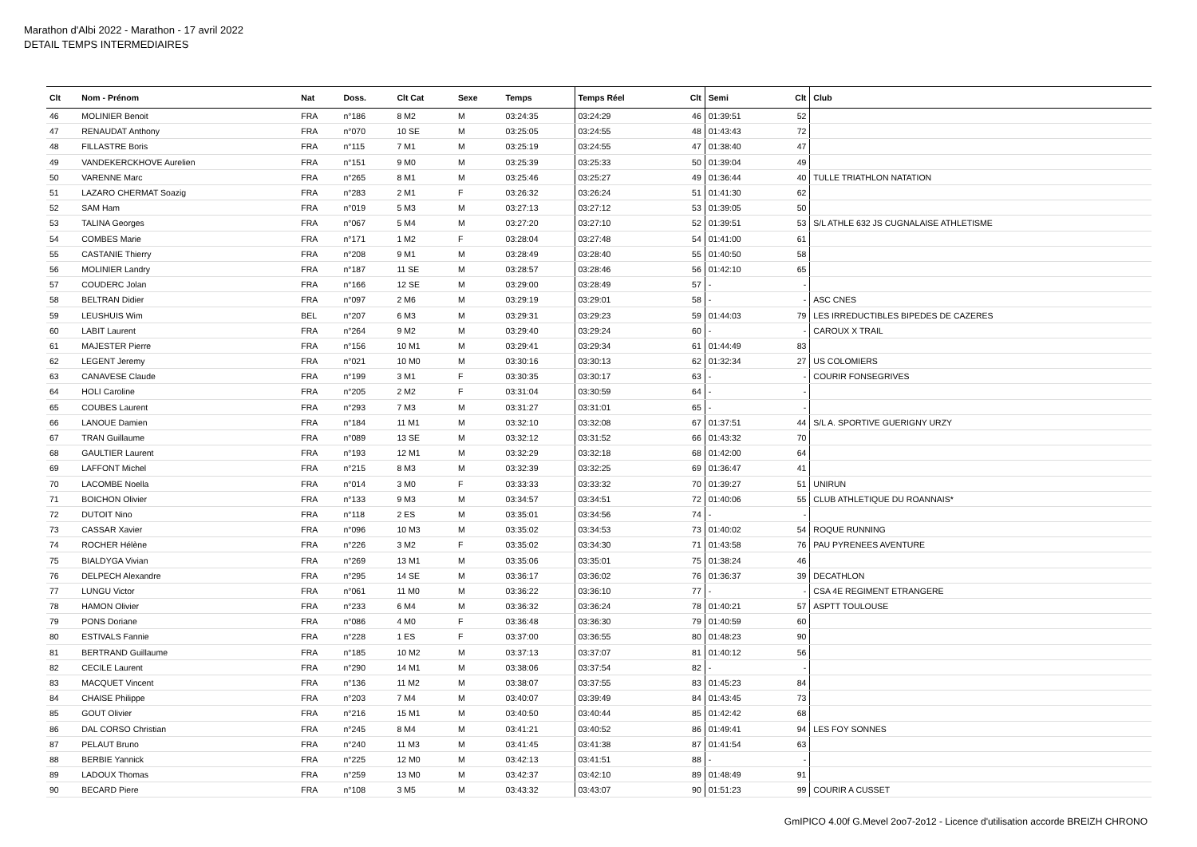Marathon d'Albi 2022 - Marathon - 17 avril 2022
DETAIL TEMPS INTERMEDIAIRES
| Clt | Nom - Prénom | Nat | Doss. | Clt Cat | Sexe | Temps | Temps Réel | Clt | Semi | Clt | Club |
| --- | --- | --- | --- | --- | --- | --- | --- | --- | --- | --- | --- |
| 46 | MOLINIER Benoit | FRA | n°186 | 8 M2 | M | 03:24:35 | 03:24:29 | 46 | 01:39:51 | 52 | |
| 47 | RENAUDAT Anthony | FRA | n°070 | 10 SE | M | 03:25:05 | 03:24:55 | 48 | 01:43:43 | 72 | |
| 48 | FILLASTRE Boris | FRA | n°115 | 7 M1 | M | 03:25:19 | 03:24:55 | 47 | 01:38:40 | 47 | |
| 49 | VANDEKERCKHOVE Aurelien | FRA | n°151 | 9 M0 | M | 03:25:39 | 03:25:33 | 50 | 01:39:04 | 49 | |
| 50 | VARENNE Marc | FRA | n°265 | 8 M1 | M | 03:25:46 | 03:25:27 | 49 | 01:36:44 | 40 | TULLE TRIATHLON NATATION |
| 51 | LAZARO CHERMAT Soazig | FRA | n°283 | 2 M1 | F | 03:26:32 | 03:26:24 | 51 | 01:41:30 | 62 | |
| 52 | SAM Ham | FRA | n°019 | 5 M3 | M | 03:27:13 | 03:27:12 | 53 | 01:39:05 | 50 | |
| 53 | TALINA Georges | FRA | n°067 | 5 M4 | M | 03:27:20 | 03:27:10 | 52 | 01:39:51 | 53 | S/L ATHLE 632 JS CUGNALAISE ATHLETISME |
| 54 | COMBES Marie | FRA | n°171 | 1 M2 | F | 03:28:04 | 03:27:48 | 54 | 01:41:00 | 61 | |
| 55 | CASTANIE Thierry | FRA | n°208 | 9 M1 | M | 03:28:49 | 03:28:40 | 55 | 01:40:50 | 58 | |
| 56 | MOLINIER Landry | FRA | n°187 | 11 SE | M | 03:28:57 | 03:28:46 | 56 | 01:42:10 | 65 | |
| 57 | COUDERC Jolan | FRA | n°166 | 12 SE | M | 03:29:00 | 03:28:49 | 57 | - | - | |
| 58 | BELTRAN Didier | FRA | n°097 | 2 M6 | M | 03:29:19 | 03:29:01 | 58 | - | - | ASC CNES |
| 59 | LEUSHUIS Wim | BEL | n°207 | 6 M3 | M | 03:29:31 | 03:29:23 | 59 | 01:44:03 | 79 | LES IRREDUCTIBLES BIPEDES DE CAZERES |
| 60 | LABIT Laurent | FRA | n°264 | 9 M2 | M | 03:29:40 | 03:29:24 | 60 | - | - | CAROUX X TRAIL |
| 61 | MAJESTER Pierre | FRA | n°156 | 10 M1 | M | 03:29:41 | 03:29:34 | 61 | 01:44:49 | 83 | |
| 62 | LEGENT Jeremy | FRA | n°021 | 10 M0 | M | 03:30:16 | 03:30:13 | 62 | 01:32:34 | 27 | US COLOMIERS |
| 63 | CANAVESE Claude | FRA | n°199 | 3 M1 | F | 03:30:35 | 03:30:17 | 63 | - | - | COURIR FONSEGRIVES |
| 64 | HOLI Caroline | FRA | n°205 | 2 M2 | F | 03:31:04 | 03:30:59 | 64 | - | - | |
| 65 | COUBES Laurent | FRA | n°293 | 7 M3 | M | 03:31:27 | 03:31:01 | 65 | - | - | |
| 66 | LANOUE Damien | FRA | n°184 | 11 M1 | M | 03:32:10 | 03:32:08 | 67 | 01:37:51 | 44 | S/L A. SPORTIVE GUERIGNY URZY |
| 67 | TRAN Guillaume | FRA | n°089 | 13 SE | M | 03:32:12 | 03:31:52 | 66 | 01:43:32 | 70 | |
| 68 | GAULTIER Laurent | FRA | n°193 | 12 M1 | M | 03:32:29 | 03:32:18 | 68 | 01:42:00 | 64 | |
| 69 | LAFFONT Michel | FRA | n°215 | 8 M3 | M | 03:32:39 | 03:32:25 | 69 | 01:36:47 | 41 | |
| 70 | LACOMBE Noella | FRA | n°014 | 3 M0 | F | 03:33:33 | 03:33:32 | 70 | 01:39:27 | 51 | UNIRUN |
| 71 | BOICHON Olivier | FRA | n°133 | 9 M3 | M | 03:34:57 | 03:34:51 | 72 | 01:40:06 | 55 | CLUB ATHLETIQUE DU ROANNAIS* |
| 72 | DUTOIT Nino | FRA | n°118 | 2 ES | M | 03:35:01 | 03:34:56 | 74 | - | - | |
| 73 | CASSAR Xavier | FRA | n°096 | 10 M3 | M | 03:35:02 | 03:34:53 | 73 | 01:40:02 | 54 | ROQUE RUNNING |
| 74 | ROCHER Hélène | FRA | n°226 | 3 M2 | F | 03:35:02 | 03:34:30 | 71 | 01:43:58 | 76 | PAU PYRENEES AVENTURE |
| 75 | BIALDYGA Vivian | FRA | n°269 | 13 M1 | M | 03:35:06 | 03:35:01 | 75 | 01:38:24 | 46 | |
| 76 | DELPECH Alexandre | FRA | n°295 | 14 SE | M | 03:36:17 | 03:36:02 | 76 | 01:36:37 | 39 | DECATHLON |
| 77 | LUNGU Victor | FRA | n°061 | 11 M0 | M | 03:36:22 | 03:36:10 | 77 | - | - | CSA 4E REGIMENT ETRANGERE |
| 78 | HAMON Olivier | FRA | n°233 | 6 M4 | M | 03:36:32 | 03:36:24 | 78 | 01:40:21 | 57 | ASPTT TOULOUSE |
| 79 | PONS Doriane | FRA | n°086 | 4 M0 | F | 03:36:48 | 03:36:30 | 79 | 01:40:59 | 60 | |
| 80 | ESTIVALS Fannie | FRA | n°228 | 1 ES | F | 03:37:00 | 03:36:55 | 80 | 01:48:23 | 90 | |
| 81 | BERTRAND Guillaume | FRA | n°185 | 10 M2 | M | 03:37:13 | 03:37:07 | 81 | 01:40:12 | 56 | |
| 82 | CECILE Laurent | FRA | n°290 | 14 M1 | M | 03:38:06 | 03:37:54 | 82 | - | - | |
| 83 | MACQUET Vincent | FRA | n°136 | 11 M2 | M | 03:38:07 | 03:37:55 | 83 | 01:45:23 | 84 | |
| 84 | CHAISE Philippe | FRA | n°203 | 7 M4 | M | 03:40:07 | 03:39:49 | 84 | 01:43:45 | 73 | |
| 85 | GOUT Olivier | FRA | n°216 | 15 M1 | M | 03:40:50 | 03:40:44 | 85 | 01:42:42 | 68 | |
| 86 | DAL CORSO Christian | FRA | n°245 | 8 M4 | M | 03:41:21 | 03:40:52 | 86 | 01:49:41 | 94 | LES FOY SONNES |
| 87 | PELAUT Bruno | FRA | n°240 | 11 M3 | M | 03:41:45 | 03:41:38 | 87 | 01:41:54 | 63 | |
| 88 | BERBIE Yannick | FRA | n°225 | 12 M0 | M | 03:42:13 | 03:41:51 | 88 | - | - | |
| 89 | LADOUX Thomas | FRA | n°259 | 13 M0 | M | 03:42:37 | 03:42:10 | 89 | 01:48:49 | 91 | |
| 90 | BECARD Piere | FRA | n°108 | 3 M5 | M | 03:43:32 | 03:43:07 | 90 | 01:51:23 | 99 | COURIR A CUSSET |
GmIPICO 4.00f G.Mevel 2oo7-2o12 - Licence d'utilisation accorde BREIZH CHRONO